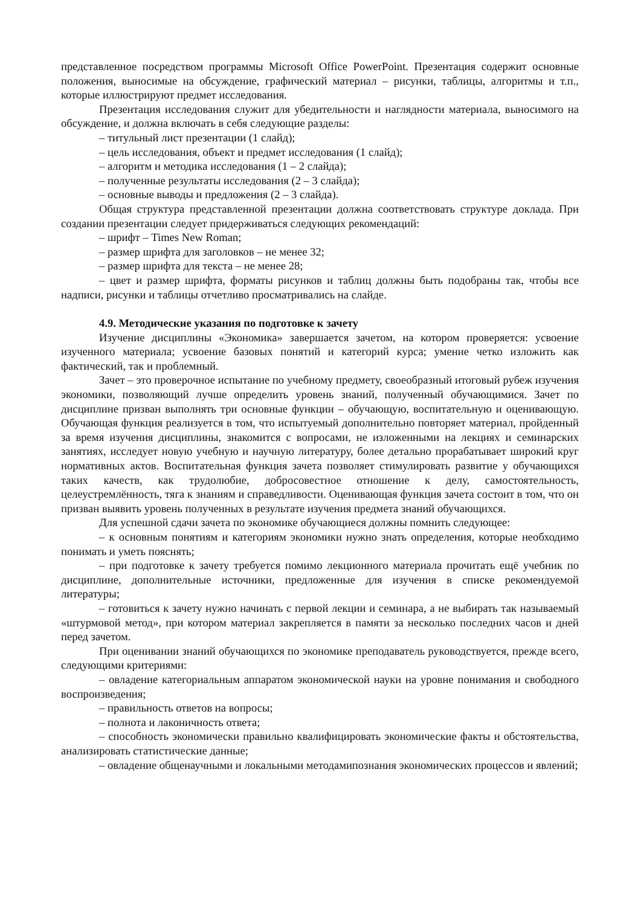представленное посредством программы Microsoft Office PowerPoint. Презентация содержит основные положения, выносимые на обсуждение, графический материал – рисунки, таблицы, алгоритмы и т.п., которые иллюстрируют предмет исследования.
Презентация исследования служит для убедительности и наглядности материала, выносимого на обсуждение, и должна включать в себя следующие разделы:
– титульный лист презентации (1 слайд);
– цель исследования, объект и предмет исследования (1 слайд);
– алгоритм и методика исследования (1 – 2 слайда);
– полученные результаты исследования (2 – 3 слайда);
– основные выводы и предложения (2 – 3 слайда).
Общая структура представленной презентации должна соответствовать структуре доклада. При создании презентации следует придерживаться следующих рекомендаций:
– шрифт – Times New Roman;
– размер шрифта для заголовков – не менее 32;
– размер шрифта для текста – не менее 28;
– цвет и размер шрифта, форматы рисунков и таблиц должны быть подобраны так, чтобы все надписи, рисунки и таблицы отчетливо просматривались на слайде.
4.9. Методические указания по подготовке к зачету
Изучение дисциплины «Экономика» завершается зачетом, на котором проверяется: усвоение изученного материала; усвоение базовых понятий и категорий курса; умение четко изложить как фактический, так и проблемный.
Зачет – это проверочное испытание по учебному предмету, своеобразный итоговый рубеж изучения экономики, позволяющий лучше определить уровень знаний, полученный обучающимися. Зачет по дисциплине призван выполнять три основные функции – обучающую, воспитательную и оценивающую. Обучающая функция реализуется в том, что испытуемый дополнительно повторяет материал, пройденный за время изучения дисциплины, знакомится с вопросами, не изложенными на лекциях и семинарских занятиях, исследует новую учебную и научную литературу, более детально прорабатывает широкий круг нормативных актов. Воспитательная функция зачета позволяет стимулировать развитие у обучающихся таких качеств, как трудолюбие, добросовестное отношение к делу, самостоятельность, целеустремлённость, тяга к знаниям и справедливости. Оценивающая функция зачета состоит в том, что он призван выявить уровень полученных в результате изучения предмета знаний обучающихся.
Для успешной сдачи зачета по экономике обучающиеся должны помнить следующее:
– к основным понятиям и категориям экономики нужно знать определения, которые необходимо понимать и уметь пояснять;
– при подготовке к зачету требуется помимо лекционного материала прочитать ещё учебник по дисциплине, дополнительные источники, предложенные для изучения в списке рекомендуемой литературы;
– готовиться к зачету нужно начинать с первой лекции и семинара, а не выбирать так называемый «штурмовой метод», при котором материал закрепляется в памяти за несколько последних часов и дней перед зачетом.
При оценивании знаний обучающихся по экономике преподаватель руководствуется, прежде всего, следующими критериями:
– овладение категориальным аппаратом экономической науки на уровне понимания и свободного воспроизведения;
– правильность ответов на вопросы;
– полнота и лаконичность ответа;
– способность экономически правильно квалифицировать экономические факты и обстоятельства, анализировать статистические данные;
– овладение общенаучными и локальными методамипознания экономических процессов и явлений;